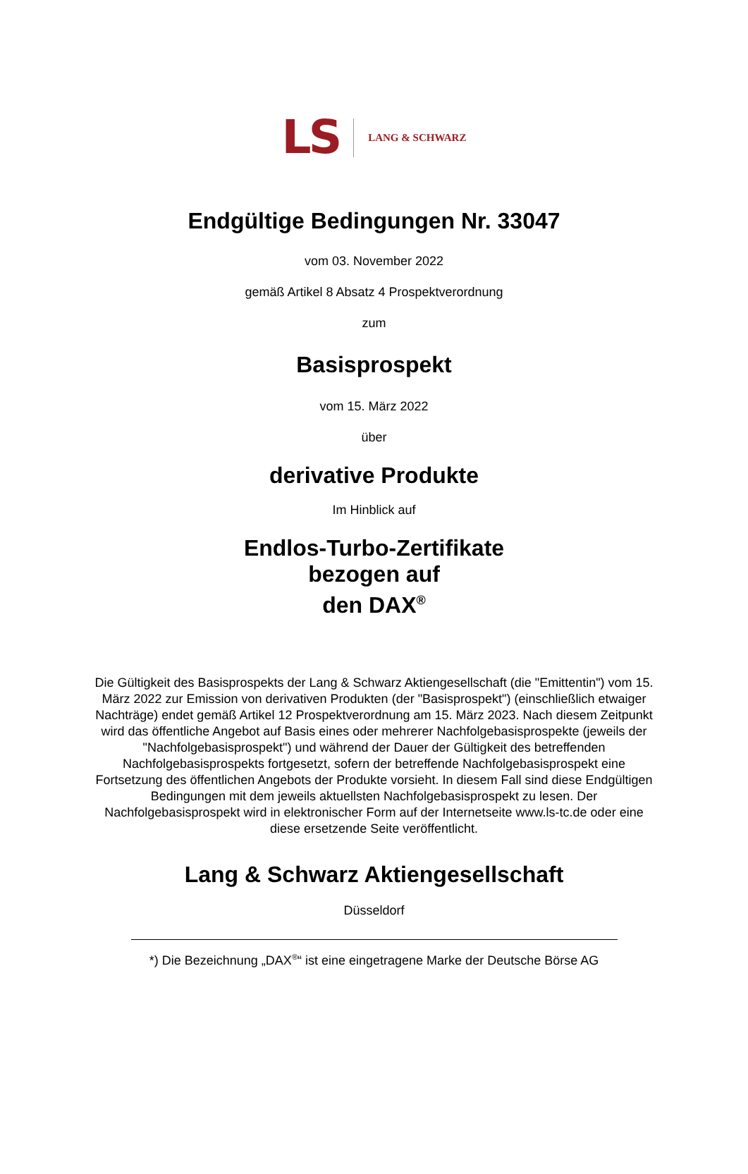LS LANG & SCHWARZ
Endgültige Bedingungen Nr. 33047
vom 03. November 2022
gemäß Artikel 8 Absatz 4 Prospektverordnung
zum
Basisprospekt
vom 15. März 2022
über
derivative Produkte
Im Hinblick auf
Endlos-Turbo-Zertifikate
bezogen auf
den DAX<sup>®</sup>
Die Gültigkeit des Basisprospekts der Lang & Schwarz Aktiengesellschaft (die "Emittentin") vom 15. März 2022 zur Emission von derivativen Produkten (der "Basisprospekt") (einschließlich etwaiger Nachträge) endet gemäß Artikel 12 Prospektverordnung am 15. März 2023. Nach diesem Zeitpunkt wird das öffentliche Angebot auf Basis eines oder mehrerer Nachfolgebasisprospekte (jeweils der "Nachfolgebasisprospekt") und während der Dauer der Gültigkeit des betreffenden Nachfolgebasisprospekts fortgesetzt, sofern der betreffende Nachfolgebasisprospekt eine Fortsetzung des öffentlichen Angebots der Produkte vorsieht. In diesem Fall sind diese Endgültigen Bedingungen mit dem jeweils aktuellsten Nachfolgebasisprospekt zu lesen. Der Nachfolgebasisprospekt wird in elektronischer Form auf der Internetseite www.ls-tc.de oder eine diese ersetzende Seite veröffentlicht.
Lang & Schwarz Aktiengesellschaft
Düsseldorf
*) Die Bezeichnung „DAX<sup>®</sup>“ ist eine eingetragene Marke der Deutsche Börse AG